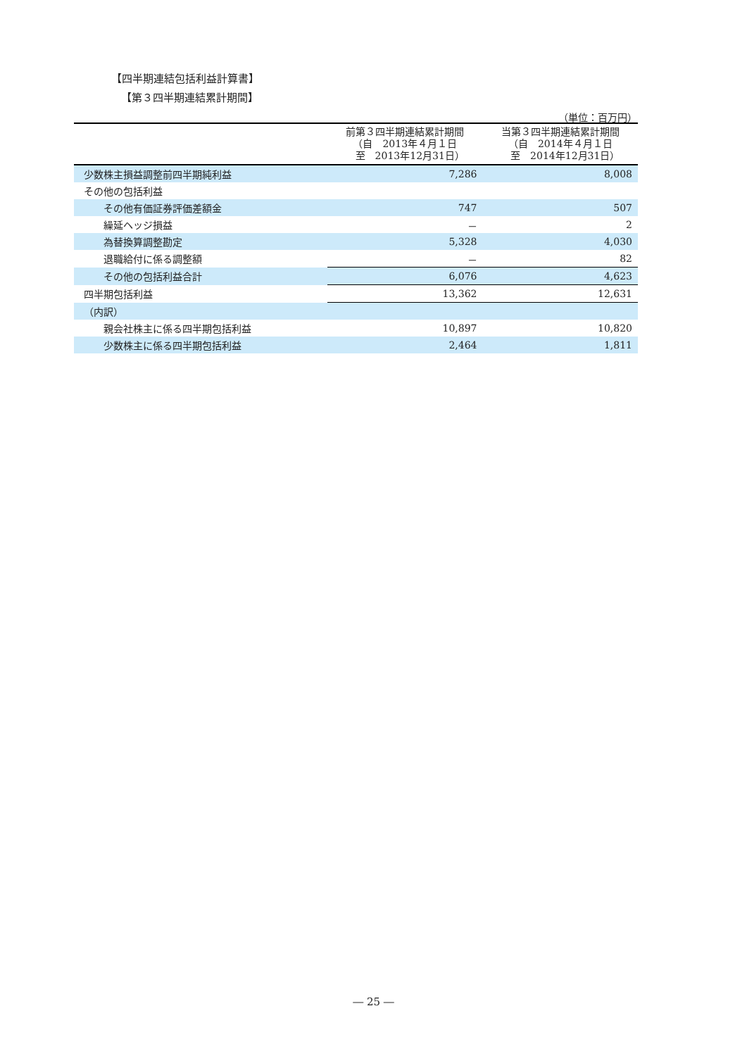【四半期連結包括利益計算書】
【第３四半期連結累計期間】
（単位：百万円）
| | 前第３四半期連結累計期間 （自 2013年４月１日 至 2013年12月31日） | 当第３四半期連結累計期間 （自 2014年４月１日 至 2014年12月31日） |
| --- | --- | --- |
| 少数株主損益調整前四半期純利益 | 7,286 | 8,008 |
| その他の包括利益 | | |
| その他有価証券評価差額金 | 747 | 507 |
| 繰延ヘッジ損益 | － | 2 |
| 為替換算調整勘定 | 5,328 | 4,030 |
| 退職給付に係る調整額 | － | 82 |
| その他の包括利益合計 | 6,076 | 4,623 |
| 四半期包括利益 | 13,362 | 12,631 |
| （内訳） | | |
| 親会社株主に係る四半期包括利益 | 10,897 | 10,820 |
| 少数株主に係る四半期包括利益 | 2,464 | 1,811 |
― 25 ―